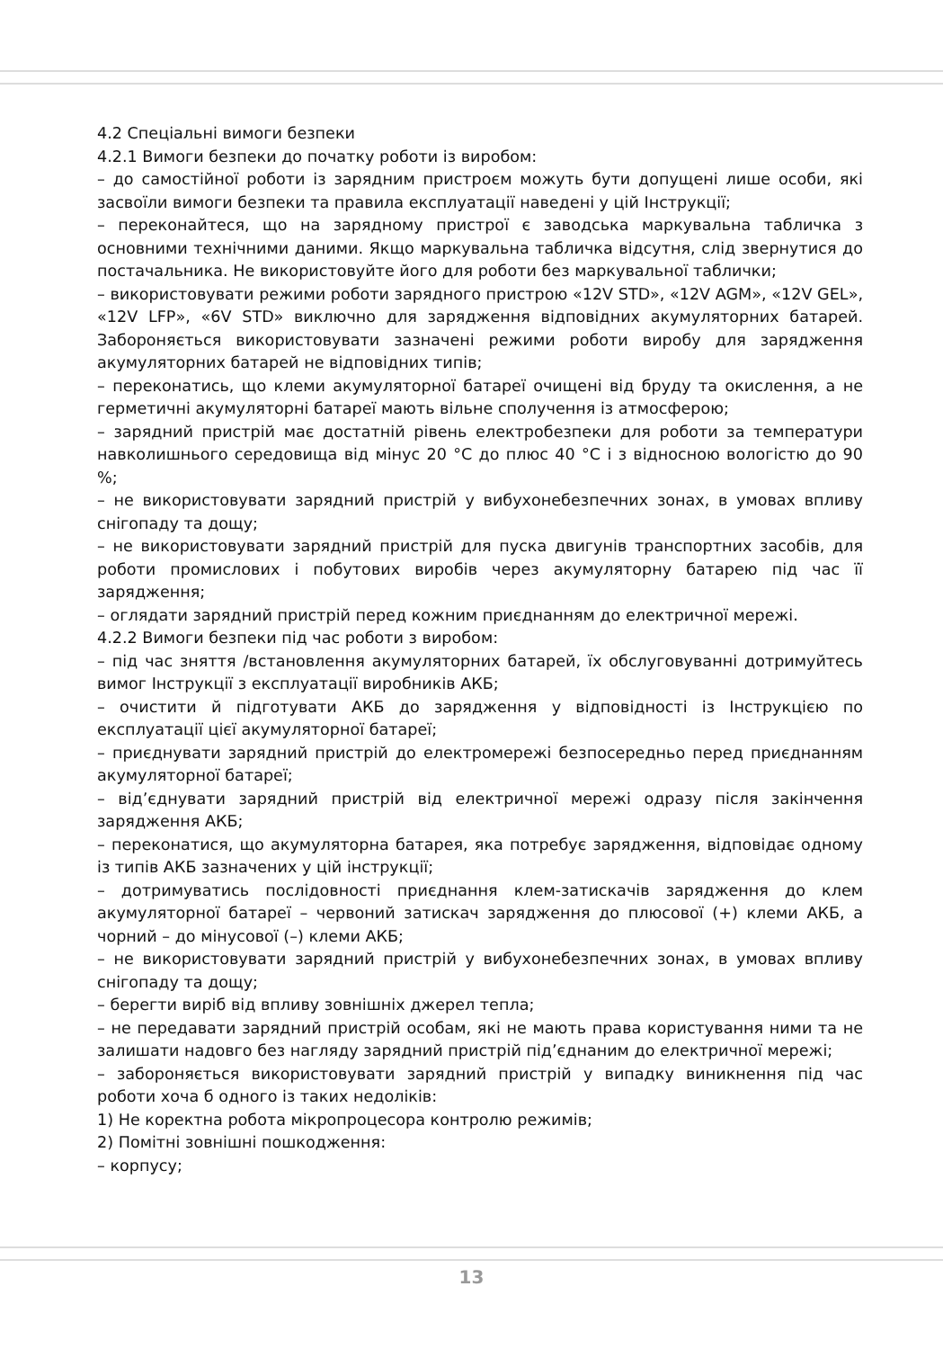4.2 Спеціальні вимоги безпеки
4.2.1 Вимоги безпеки до початку роботи із виробом:
– до самостійної роботи із зарядним пристроєм можуть бути допущені лише особи, які засвоїли вимоги безпеки та правила експлуатації наведені у цій Інструкції;
– переконайтеся, що на зарядному пристрої є заводська маркувальна табличка з основними технічними даними. Якщо маркувальна табличка відсутня, слід звернутися до постачальника. Не використовуйте його для роботи без маркувальної таблички;
– використовувати режими роботи зарядного пристрою «12V STD», «12V AGM», «12V GEL», «12V LFP», «6V STD» виключно для зарядження відповідних акумуляторних батарей. Забороняється використовувати зазначені режими роботи виробу для зарядження акумуляторних батарей не відповідних типів;
– переконатись, що клеми акумуляторної батареї очищені від бруду та окислення, а не герметичні акумуляторні батареї мають вільне сполучення із атмосферою;
– зарядний пристрій має достатній рівень електробезпеки для роботи за температури навколишнього середовища від мінус 20 °C до плюс 40 °C і з відносною вологістю до 90 %;
– не використовувати зарядний пристрій у вибухонебезпечних зонах, в умовах впливу снігопаду та дощу;
– не використовувати зарядний пристрій для пуска двигунів транспортних засобів, для роботи промислових і побутових виробів через акумуляторну батарею під час її зарядження;
– оглядати зарядний пристрій перед кожним приєднанням до електричної мережі.
4.2.2 Вимоги безпеки під час роботи з виробом:
– під час зняття /встановлення акумуляторних батарей, їх обслуговуванні дотримуйтесь вимог Інструкції з експлуатації виробників АКБ;
– очистити й підготувати АКБ до зарядження у відповідності із Інструкцією по експлуатації цієї акумуляторної батареї;
– приєднувати зарядний пристрій до електромережі безпосередньо перед приєднанням акумуляторної батареї;
– від’єднувати зарядний пристрій від електричної мережі одразу після закінчення зарядження АКБ;
– переконатися, що акумуляторна батарея, яка потребує зарядження, відповідає одному із типів АКБ зазначених у цій інструкції;
– дотримуватись послідовності приєднання клем-затискачів зарядження до клем акумуляторної батареї – червоний затискач зарядження до плюсової (+) клеми АКБ, а чорний – до мінусової (–) клеми АКБ;
– не використовувати зарядний пристрій у вибухонебезпечних зонах, в умовах впливу снігопаду та дощу;
– берегти виріб від впливу зовнішніх джерел тепла;
– не передавати зарядний пристрій особам, які не мають права користування ними та не залишати надовго без нагляду зарядний пристрій під’єднаним до електричної мережі;
– забороняється використовувати зарядний пристрій у випадку виникнення під час роботи хоча б одного із таких недоліків:
1) Не коректна робота мікропроцесора контролю режимів;
2) Помітні зовнішні пошкодження:
– корпусу;
13